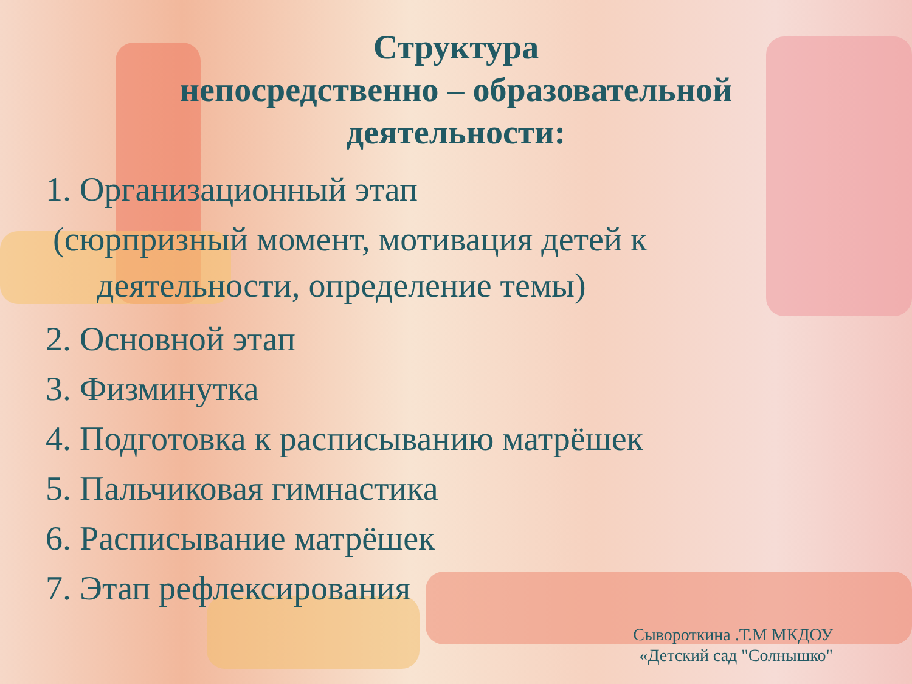Структура
непосредственно – образовательной деятельности:
1. Организационный этап
(сюрпризный момент, мотивация детей к
деятельности, определение темы)
2. Основной этап
3. Физминутка
4. Подготовка к расписыванию матрёшек
5. Пальчиковая гимнастика
6. Расписывание матрёшек
7. Этап рефлексирования
Сывороткина .Т.М МКДОУ
«Детский сад "Солнышко"